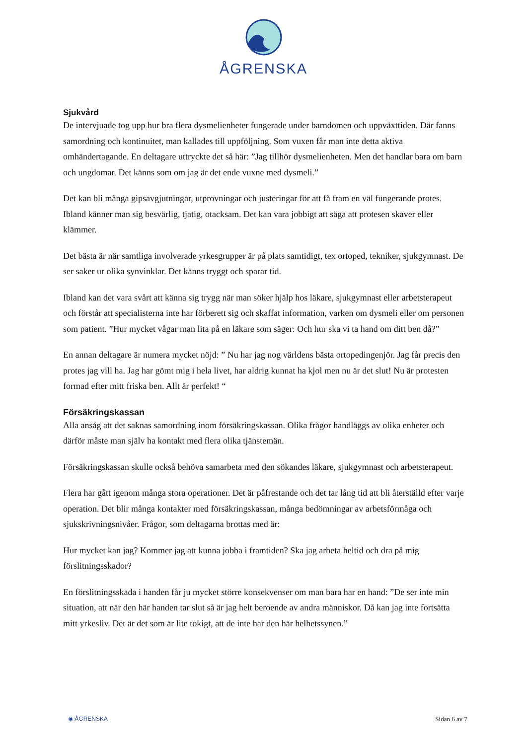ÅGRENSKA
Sjukvård
De intervjuade tog upp hur bra flera dysmelienheter fungerade under barndomen och uppväxttiden. Där fanns samordning och kontinuitet, man kallades till uppföljning. Som vuxen får man inte detta aktiva omhändertagande. En deltagare uttryckte det så här: ”Jag tillhör dysmelienheten. Men det handlar bara om barn och ungdomar. Det känns som om jag är det ende vuxne med dysmeli.”
Det kan bli många gipsavgjutningar, utprovningar och justeringar för att få fram en väl fungerande protes. Ibland känner man sig besvärlig, tjatig, otacksam. Det kan vara jobbigt att säga att protesen skaver eller klämmer.
Det bästa är när samtliga involverade yrkesgrupper är på plats samtidigt, tex ortoped, tekniker, sjukgymnast. De ser saker ur olika synvinklar. Det känns tryggt och sparar tid.
Ibland kan det vara svårt att känna sig trygg när man söker hjälp hos läkare, sjukgymnast eller arbetsterapeut och förstår att specialisterna inte har förberett sig och skaffat information, varken om dysmeli eller om personen som patient. ”Hur mycket vågar man lita på en läkare som säger: Och hur ska vi ta hand om ditt ben då?”
En annan deltagare är numera mycket nöjd: ” Nu har jag nog världens bästa ortopedingenjör. Jag får precis den protes jag vill ha. Jag har gömt mig i hela livet, har aldrig kunnat ha kjol men nu är det slut! Nu är protesten formad efter mitt friska ben. Allt är perfekt! “
Försäkringskassan
Alla ansåg att det saknas samordning inom försäkringskassan. Olika frågor handläggs av olika enheter och därför måste man själv ha kontakt med flera olika tjänstemän.
Försäkringskassan skulle också behöva samarbeta med den sökandes läkare, sjukgymnast och arbetsterapeut.
Flera har gått igenom många stora operationer. Det är påfrestande och det tar lång tid att bli återställd efter varje operation. Det blir många kontakter med försäkringskassan, många bedömningar av arbetsförmåga och sjukskrivningsnivåer. Frågor, som deltagarna brottas med är:
Hur mycket kan jag? Kommer jag att kunna jobba i framtiden? Ska jag arbeta heltid och dra på mig förslitningsskador?
En förslitningsskada i handen får ju mycket större konsekvenser om man bara har en hand: ”De ser inte min situation, att när den här handen tar slut så är jag helt beroende av andra människor. Då kan jag inte fortsätta mitt yrkesliv. Det är det som är lite tokigt, att de inte har den här helhetssynen.”
◉ ÅGRENSKA Sidan 6 av 7